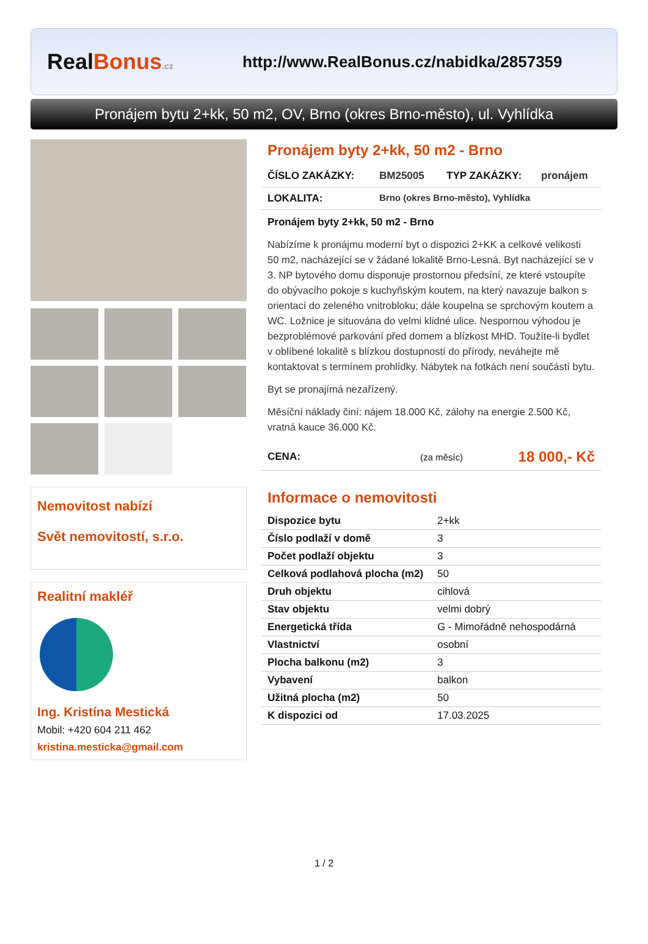RealBonus.cz
http://www.RealBonus.cz/nabidka/2857359
Pronájem bytu 2+kk, 50 m2, OV, Brno (okres Brno-město), ul. Vyhlídka
Nemovitost nabízí
Svět nemovitostí, s.r.o.
Realitní makléř
Ing. Kristína Mestická
Mobil: +420 604 211 462
kristina.mesticka@gmail.com
Pronájem byty 2+kk, 50 m2 - Brno
ČÍSLO ZAKÁZKY: BM25005 TYP ZAKÁZKY: pronájem
LOKALITA: Brno (okres Brno-město), Vyhlídka
Pronájem byty 2+kk, 50 m2 - Brno
Nabízíme k pronájmu moderní byt o dispozici 2+KK a celkové velikosti 50 m2, nacházející se v žádané lokalitě Brno-Lesná. Byt nacházející se v 3. NP bytového domu disponuje prostornou předsíní, ze které vstoupíte do obývacího pokoje s kuchyňským koutem, na který navazuje balkon s orientací do zeleného vnitrobloku; dále koupelna se sprchovým koutem a WC. Ložnice je situována do velmi klidné ulice. Nespornou výhodou je bezproblémové parkování před domem a blízkost MHD. Toužíte-li bydlet v oblíbené lokalitě s blízkou dostupností do přírody, neváhejte mě kontaktovat s termínem prohlídky. Nábytek na fotkách není součástí bytu.
Byt se pronajímá nezařízený.
Měsíční náklady činí: nájem 18.000 Kč, zálohy na energie 2.500 Kč, vratná kauce 36.000 Kč.
CENA: (za měsíc) 18 000,- Kč
Informace o nemovitosti
| Dispozice bytu | 2+kk |
| Číslo podlaží v domě | 3 |
| Počet podlaží objektu | 3 |
| Celková podlahová plocha (m2) | 50 |
| Druh objektu | cihlová |
| Stav objektu | velmi dobrý |
| Energetická třída | G - Mimořádně nehospodárná |
| Vlastnictví | osobní |
| Plocha balkonu (m2) | 3 |
| Vybavení | balkon |
| Užitná plocha (m2) | 50 |
| K dispozici od | 17.03.2025 |
1 / 2